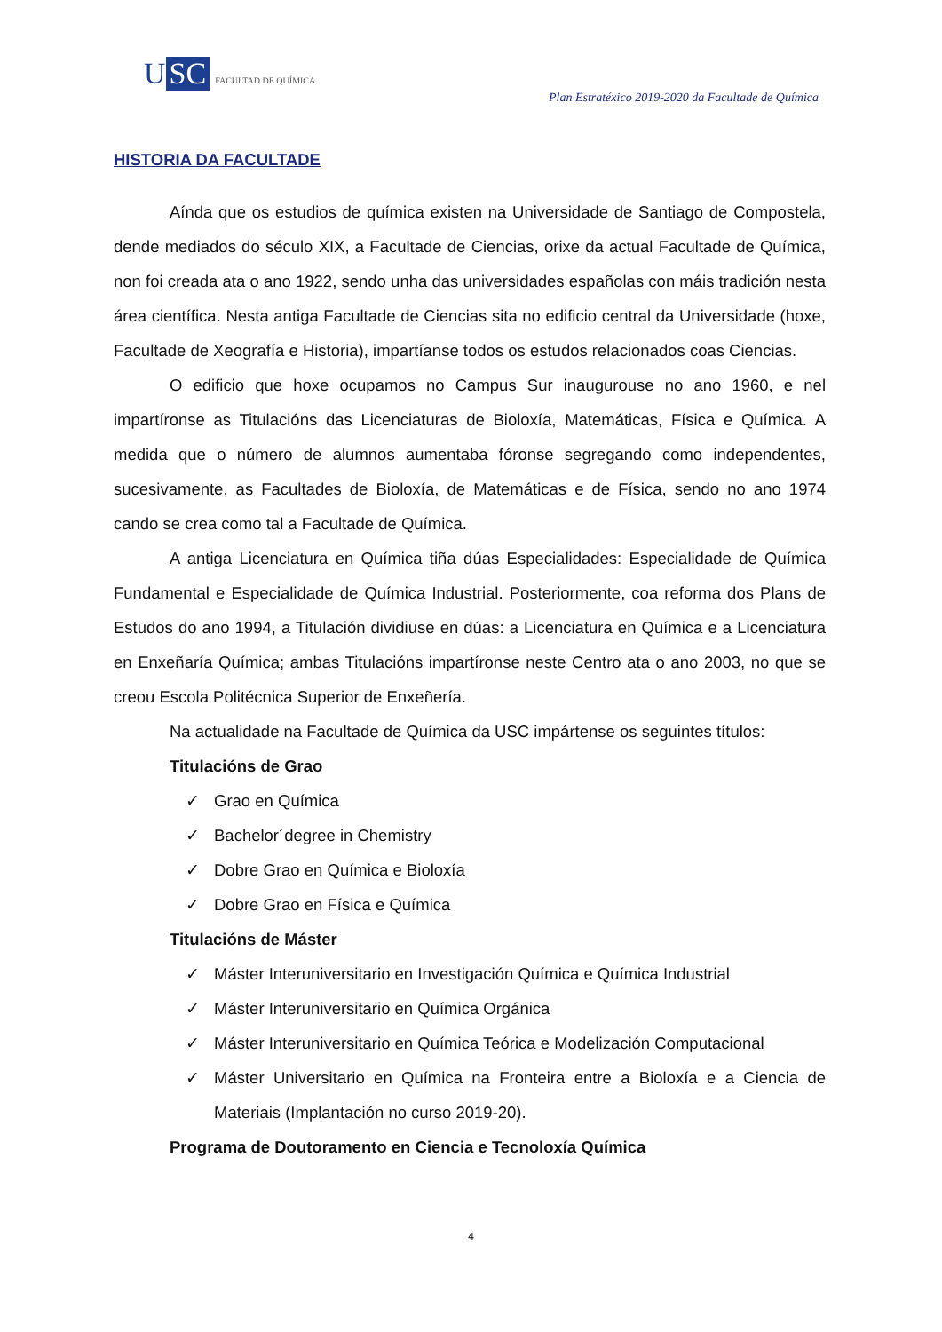U SC FACULTAD DE QUÍMICA
Plan Estratéxico 2019-2020 da Facultade de Química
HISTORIA DA FACULTADE
Aínda que os estudios de química existen na Universidade de Santiago de Compostela, dende mediados do século XIX, a Facultade de Ciencias, orixe da actual Facultade de Química, non foi creada ata o ano 1922, sendo unha das universidades españolas con máis tradición nesta área científica. Nesta antiga Facultade de Ciencias sita no edificio central da Universidade (hoxe, Facultade de Xeografía e Historia), impartíanse todos os estudos relacionados coas Ciencias.
O edificio que hoxe ocupamos no Campus Sur inaugurouse no ano 1960, e nel impartíronse as Titulacións das Licenciaturas de Bioloxía, Matemáticas, Física e Química. A medida que o número de alumnos aumentaba fóronse segregando como independentes, sucesivamente, as Facultades de Bioloxía, de Matemáticas e de Física, sendo no ano 1974 cando se crea como tal a Facultade de Química.
A antiga Licenciatura en Química tiña dúas Especialidades: Especialidade de Química Fundamental e Especialidade de Química Industrial. Posteriormente, coa reforma dos Plans de Estudos do ano 1994, a Titulación dividiuse en dúas: a Licenciatura en Química e a Licenciatura en Enxeñaría Química; ambas Titulacións impartíronse neste Centro ata o ano 2003, no que se creou Escola Politécnica Superior de Enxeñería.
Na actualidade na Facultade de Química da USC impártense os seguintes títulos:
Titulacións de Grao
✓ Grao en Química
✓ Bachelor´degree in Chemistry
✓ Dobre Grao en Química e Bioloxía
✓ Dobre Grao en Física e Química
Titulacións de Máster
✓ Máster Interuniversitario en Investigación Química e Química Industrial
✓ Máster Interuniversitario en Química Orgánica
✓ Máster Interuniversitario en Química Teórica e Modelización Computacional
✓ Máster Universitario en Química na Fronteira entre a Bioloxía e a Ciencia de Materiais (Implantación no curso 2019-20).
Programa de Doutoramento en Ciencia e Tecnoloxía Química
4